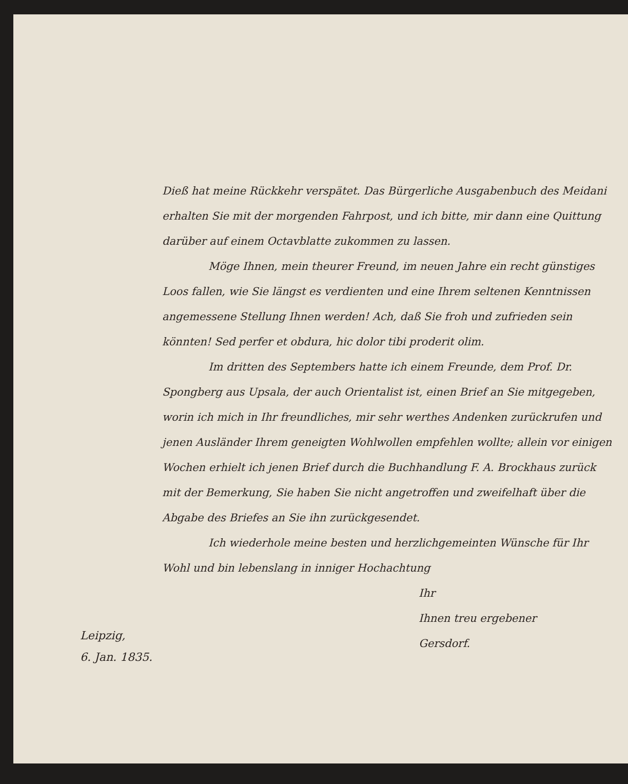Dieß hat meine Rückkehr verspätet. Das Bürgerliche Ausgabenbuch des Meidani erhalten Sie mit der morgenden Fahrpost, und ich bitte, mir dann eine Quittung darüber auf einem Octavblatte zukommen zu lassen.
Möge Ihnen, mein theurer Freund, im neuen Jahre ein recht günstiges Loos fallen, wie Sie längst es verdienten und eine Ihrem seltenen Kenntnissen angemessene Stellung Ihnen werden! Ach, daß Sie froh und zufrieden sein könnten! Sed perfer et obdura, hic dolor tibi proderit olim.
Im dritten des Septembers hatte ich einem Freunde, dem Prof. Dr. Spongberg aus Upsala, der auch Orientalist ist, einen Brief an Sie mitgegeben, worin ich mich in Ihr freundliches, mir sehr werthes Andenken zurückrufen und jenen Ausländer Ihrem geneigten Wohlwollen empfehlen wollte; allein vor einigen Wochen erhielt ich jenen Brief durch die Buchhandlung F. A. Brockhaus zurück mit der Bemerkung, Sie haben Sie nicht angetroffen und zweifelhaft über die Abgabe des Briefes an Sie ihn zurückgesendet.
Ich wiederhole meine besten und herzlichgemeinten Wünsche für Ihr Wohl und bin lebenslang in inniger Hochachtung
Ihr
Ihnen treu ergebener
Gersdorf.
Leipzig,
6. Jan. 1835.